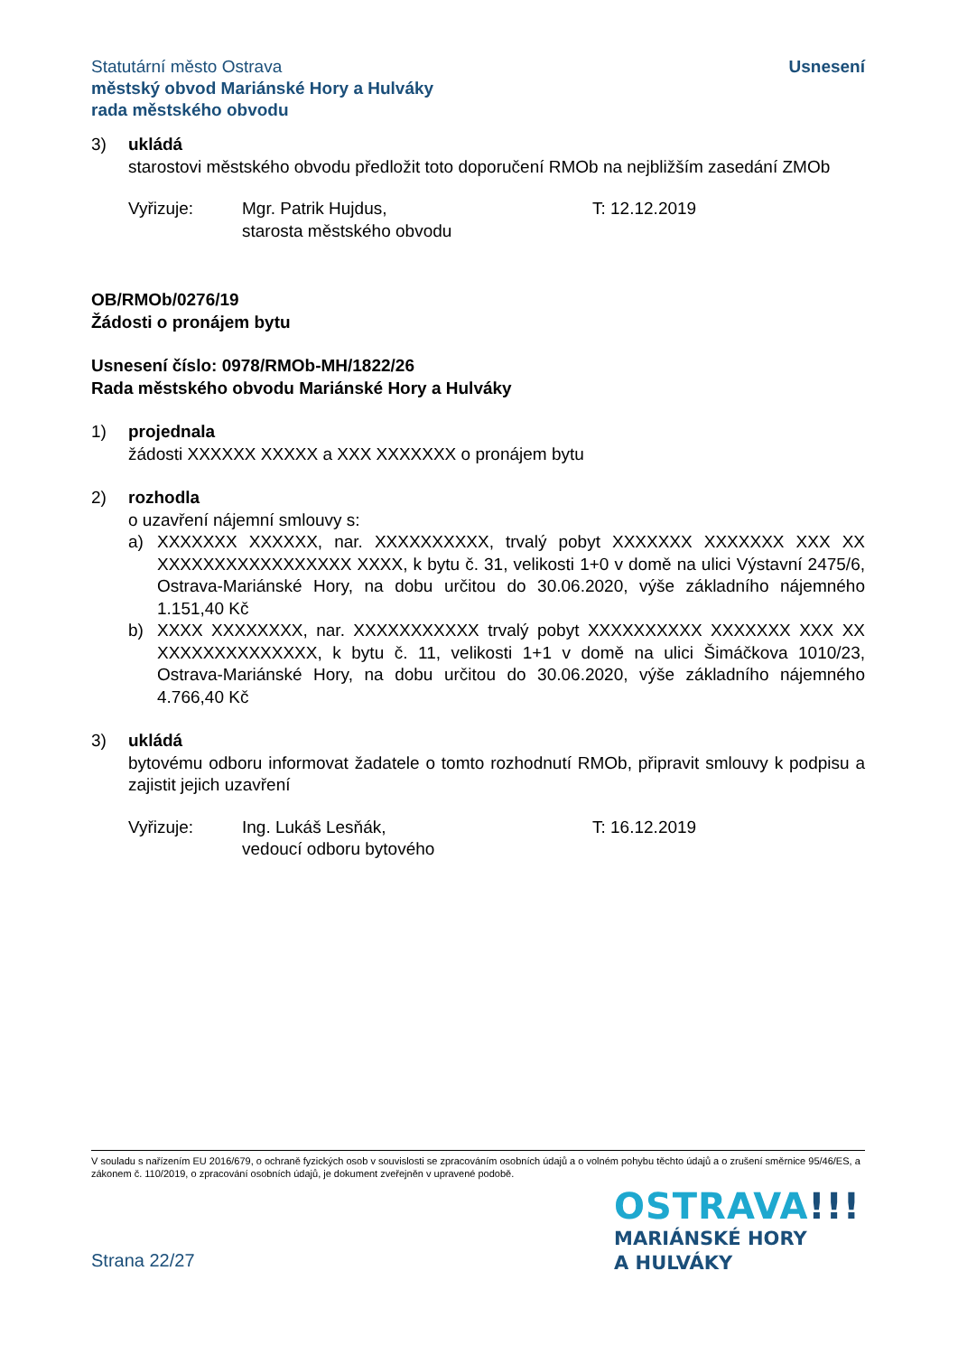Statutární město Ostrava
městský obvod Mariánské Hory a Hulváky
rada městského obvodu
Usnesení
3) ukládá
starostovi městského obvodu předložit toto doporučení RMOb na nejbližším zasedání ZMOb
Vyřizuje: Mgr. Patrik Hujdus,
starosta městského obvodu
T: 12.12.2019
OB/RMOb/0276/19
Žádosti o pronájem bytu
Usnesení číslo: 0978/RMOb-MH/1822/26
Rada městského obvodu Mariánské Hory a Hulváky
1) projednala
žádosti XXXXXX XXXXX a XXX XXXXXXX o pronájem bytu
2) rozhodla
o uzavření nájemní smlouvy s:
a) XXXXXXX XXXXXX, nar. XXXXXXXXXX, trvalý pobyt XXXXXXX XXXXXXX XXX XX XXXXXXXXXXXXXXXXX XXXX, k bytu č. 31, velikosti 1+0 v domě na ulici Výstavní 2475/6, Ostrava-Mariánské Hory, na dobu určitou do 30.06.2020, výše základního nájemného 1.151,40 Kč
b) XXXX XXXXXXXX, nar. XXXXXXXXXXX trvalý pobyt XXXXXXXXXX XXXXXXX XXX XX XXXXXXXXXXXXXX, k bytu č. 11, velikosti 1+1 v domě na ulici Šimáčkova 1010/23, Ostrava-Mariánské Hory, na dobu určitou do 30.06.2020, výše základního nájemného 4.766,40 Kč
3) ukládá
bytovému odboru informovat žadatele o tomto rozhodnutí RMOb, připravit smlouvy k podpisu a zajistit jejich uzavření
Vyřizuje: Ing. Lukáš Lesňák,
vedoucí odboru bytového
T: 16.12.2019
V souladu s nařízením EU 2016/679, o ochraně fyzických osob v souvislosti se zpracováním osobních údajů a o volném pohybu těchto údajů a o zrušení směrnice 95/46/ES, a zákonem č. 110/2019, o zpracování osobních údajů, je dokument zveřejněn v upravené podobě.
OSTRAVA!!!
MARIÁNSKÉ HORY
A HULVÁKY
Strana 22/27